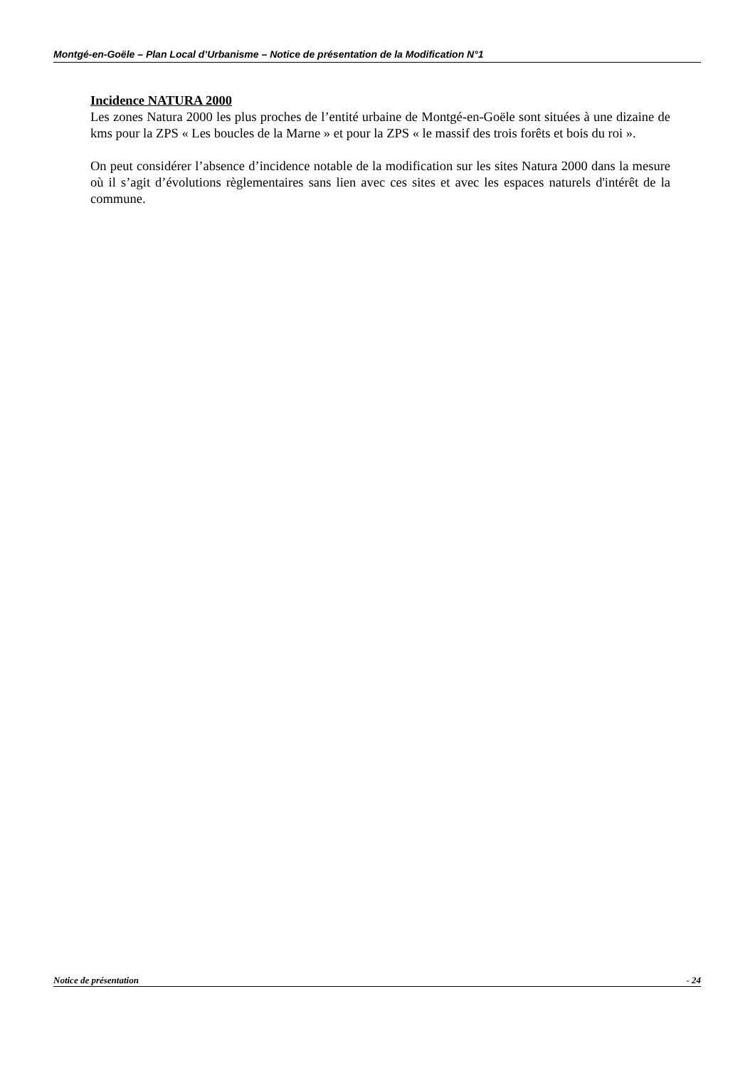Montgé-en-Goële – Plan Local d’Urbanisme – Notice de présentation de la Modification N°1
Incidence NATURA 2000
Les zones Natura 2000 les plus proches de l’entité urbaine de Montgé-en-Goële sont situées à une dizaine de kms pour la ZPS « Les boucles de la Marne » et pour la ZPS « le massif des trois forêts et bois du roi ».
On peut considérer l’absence d’incidence notable de la modification sur les sites Natura 2000 dans la mesure où il s’agit d’évolutions règlementaires sans lien avec ces sites et avec les espaces naturels d'intérêt de la commune.
Notice de présentation - 24